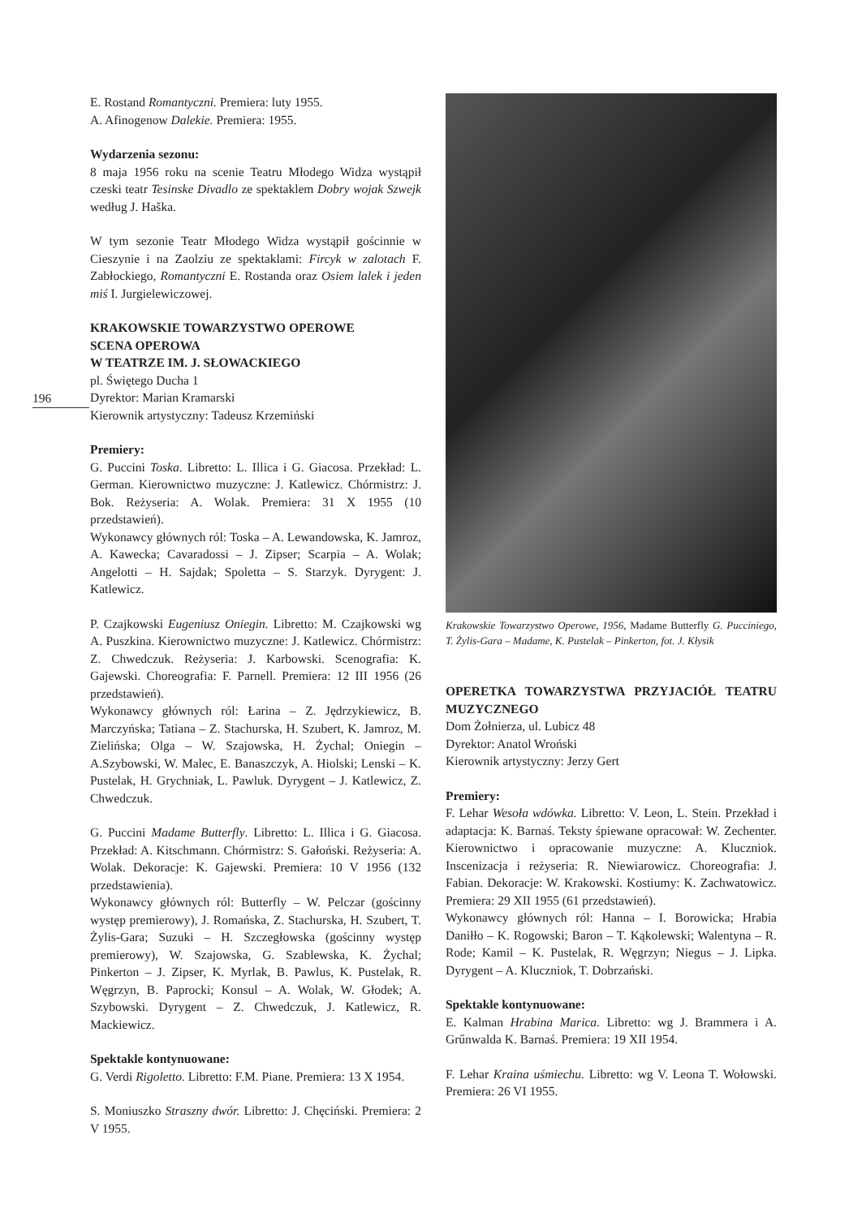196
E. Rostand Romantyczni. Premiera: luty 1955.
A. Afinogenow Dalekie. Premiera: 1955.
Wydarzenia sezonu:
8 maja 1956 roku na scenie Teatru Młodego Widza wystąpił czeski teatr Tesinske Divadlo ze spektaklem Dobry wojak Szwejk według J. Haška.
W tym sezonie Teatr Młodego Widza wystąpił gościnnie w Cieszynie i na Zaolziu ze spektaklami: Fircyk w zalotach F. Zabłockiego, Romantyczni E. Rostanda oraz Osiem lalek i jeden miś I. Jurgielewiczowej.
KRAKOWSKIE TOWARZYSTWO OPEROWE
SCENA OPEROWA
W TEATRZE IM. J. SŁOWACKIEGO
pl. Świętego Ducha 1
Dyrektor: Marian Kramarski
Kierownik artystyczny: Tadeusz Krzemiński
Premiery:
G. Puccini Toska. Libretto: L. Illica i G. Giacosa. Przekład: L. German. Kierownictwo muzyczne: J. Katlewicz. Chórmistrz: J. Bok. Reżyseria: A. Wolak. Premiera: 31 X 1955 (10 przedstawień).
Wykonawcy głównych ról: Toska – A. Lewandowska, K. Jamroz, A. Kawecka; Cavaradossi – J. Zipser; Scarpia – A. Wolak; Angelotti – H. Sajdak; Spoletta – S. Starzyk. Dyrygent: J. Katlewicz.
P. Czajkowski Eugeniusz Oniegin. Libretto: M. Czajkowski wg A. Puszkina. Kierownictwo muzyczne: J. Katlewicz. Chórmistrz: Z. Chwedczuk. Reżyseria: J. Karbowski. Scenografia: K. Gajewski. Choreografia: F. Parnell. Premiera: 12 III 1956 (26 przedstawień).
Wykonawcy głównych ról: Łarina – Z. Jędrzykiewicz, B. Marczyńska; Tatiana – Z. Stachurska, H. Szubert, K. Jamroz, M. Zielińska; Olga – W. Szajowska, H. Żychal; Oniegin – A.Szybowski, W. Malec, E. Banaszczyk, A. Hiolski; Lenski – K. Pustelak, H. Grychniak, L. Pawluk. Dyrygent – J. Katlewicz, Z. Chwedczuk.
G. Puccini Madame Butterfly. Libretto: L. Illica i G. Giacosa. Przekład: A. Kitschmann. Chórmistrz: S. Gałoński. Reżyseria: A. Wolak. Dekoracje: K. Gajewski. Premiera: 10 V 1956 (132 przedstawienia).
Wykonawcy głównych ról: Butterfly – W. Pelczar (gościnny występ premierowy), J. Romańska, Z. Stachurska, H. Szubert, T. Żylis-Gara; Suzuki – H. Szczegłowska (gościnny występ premierowy), W. Szajowska, G. Szablewska, K. Żychal; Pinkerton – J. Zipser, K. Myrlak, B. Pawlus, K. Pustelak, R. Węgrzyn, B. Paprocki; Konsul – A. Wolak, W. Głodek; A. Szybowski. Dyrygent – Z. Chwedczuk, J. Katlewicz, R. Mackiewicz.
Spektakle kontynuowane:
G. Verdi Rigoletto. Libretto: F.M. Piane. Premiera: 13 X 1954.
S. Moniuszko Straszny dwór. Libretto: J. Chęciński. Premiera: 2 V 1955.
Krakowskie Towarzystwo Operowe, 1956, Madame Butterfly G. Pucciniego, T. Żylis-Gara – Madame, K. Pustelak – Pinkerton, fot. J. Kłysik
OPERETKA TOWARZYSTWA PRZYJACIÓŁ TEATRU MUZYCZNEGO
Dom Żołnierza, ul. Lubicz 48
Dyrektor: Anatol Wroński
Kierownik artystyczny: Jerzy Gert
Premiery:
F. Lehar Wesoła wdówka. Libretto: V. Leon, L. Stein. Przekład i adaptacja: K. Barnaś. Teksty śpiewane opracował: W. Zechenter. Kierownictwo i opracowanie muzyczne: A. Kluczniok. Inscenizacja i reżyseria: R. Niewiarowicz. Choreografia: J. Fabian. Dekoracje: W. Krakowski. Kostiumy: K. Zachwatowicz. Premiera: 29 XII 1955 (61 przedstawień).
Wykonawcy głównych ról: Hanna – I. Borowicka; Hrabia Daniłło – K. Rogowski; Baron – T. Kąkolewski; Walentyna – R. Rode; Kamil – K. Pustelak, R. Węgrzyn; Niegus – J. Lipka. Dyrygent – A. Kluczniok, T. Dobrzański.
Spektakle kontynuowane:
E. Kalman Hrabina Marica. Libretto: wg J. Brammera i A. Grűnwalda K. Barnaś. Premiera: 19 XII 1954.
F. Lehar Kraina uśmiechu. Libretto: wg V. Leona T. Wołowski. Premiera: 26 VI 1955.